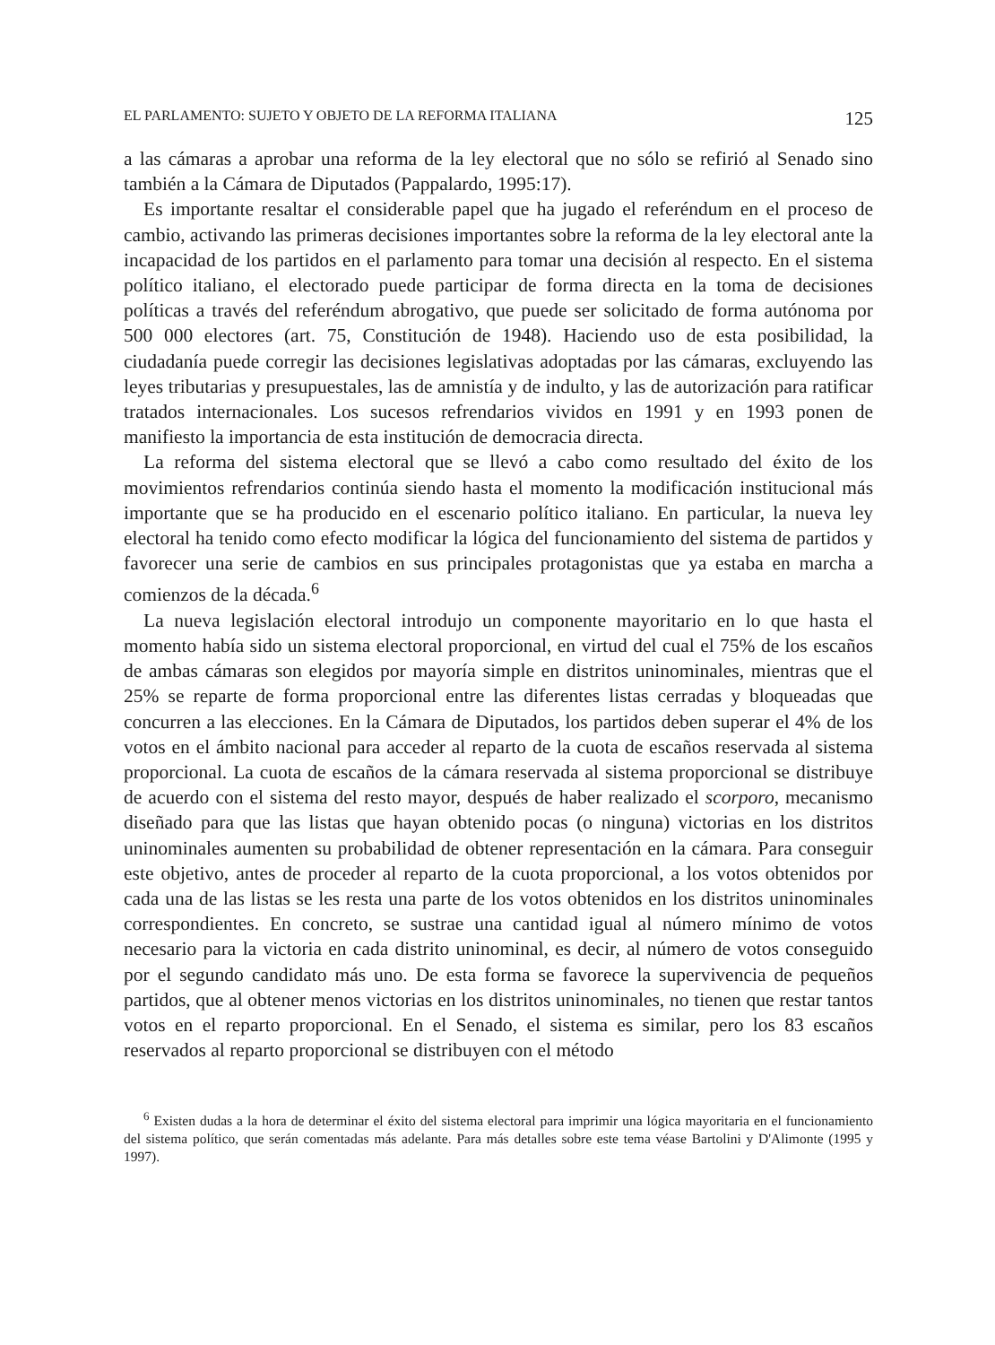EL PARLAMENTO: SUJETO Y OBJETO DE LA REFORMA ITALIANA 125
a las cámaras a aprobar una reforma de la ley electoral que no sólo se refirió al Senado sino también a la Cámara de Diputados (Pappalardo, 1995:17).
Es importante resaltar el considerable papel que ha jugado el referéndum en el proceso de cambio, activando las primeras decisiones importantes sobre la reforma de la ley electoral ante la incapacidad de los partidos en el parlamento para tomar una decisión al respecto. En el sistema político italiano, el electorado puede participar de forma directa en la toma de decisiones políticas a través del referéndum abrogativo, que puede ser solicitado de forma autónoma por 500 000 electores (art. 75, Constitución de 1948). Haciendo uso de esta posibilidad, la ciudadanía puede corregir las decisiones legislativas adoptadas por las cámaras, excluyendo las leyes tributarias y presupuestales, las de amnistía y de indulto, y las de autorización para ratificar tratados internacionales. Los sucesos refrendarios vividos en 1991 y en 1993 ponen de manifiesto la importancia de esta institución de democracia directa.
La reforma del sistema electoral que se llevó a cabo como resultado del éxito de los movimientos refrendarios continúa siendo hasta el momento la modificación institucional más importante que se ha producido en el escenario político italiano. En particular, la nueva ley electoral ha tenido como efecto modificar la lógica del funcionamiento del sistema de partidos y favorecer una serie de cambios en sus principales protagonistas que ya estaba en marcha a comienzos de la década.<sup>6</sup>
La nueva legislación electoral introdujo un componente mayoritario en lo que hasta el momento había sido un sistema electoral proporcional, en virtud del cual el 75% de los escaños de ambas cámaras son elegidos por mayoría simple en distritos uninominales, mientras que el 25% se reparte de forma proporcional entre las diferentes listas cerradas y bloqueadas que concurren a las elecciones. En la Cámara de Diputados, los partidos deben superar el 4% de los votos en el ámbito nacional para acceder al reparto de la cuota de escaños reservada al sistema proporcional. La cuota de escaños de la cámara reservada al sistema proporcional se distribuye de acuerdo con el sistema del resto mayor, después de haber realizado el scorporo, mecanismo diseñado para que las listas que hayan obtenido pocas (o ninguna) victorias en los distritos uninominales aumenten su probabilidad de obtener representación en la cámara. Para conseguir este objetivo, antes de proceder al reparto de la cuota proporcional, a los votos obtenidos por cada una de las listas se les resta una parte de los votos obtenidos en los distritos uninominales correspondientes. En concreto, se sustrae una cantidad igual al número mínimo de votos necesario para la victoria en cada distrito uninominal, es decir, al número de votos conseguido por el segundo candidato más uno. De esta forma se favorece la supervivencia de pequeños partidos, que al obtener menos victorias en los distritos uninominales, no tienen que restar tantos votos en el reparto proporcional. En el Senado, el sistema es similar, pero los 83 escaños reservados al reparto proporcional se distribuyen con el método
<sup>6</sup> Existen dudas a la hora de determinar el éxito del sistema electoral para imprimir una lógica mayoritaria en el funcionamiento del sistema político, que serán comentadas más adelante. Para más detalles sobre este tema véase Bartolini y D'Alimonte (1995 y 1997).